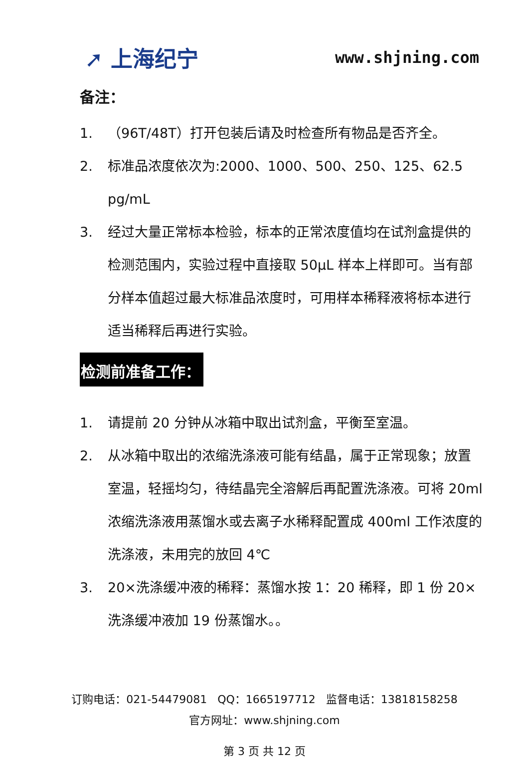➚ 上海纪宁
www.shjning.com
备注：
1. （96T/48T）打开包装后请及时检查所有物品是否齐全。
2. 标准品浓度依次为:2000、1000、500、250、125、62.5 pg/mL
3. 经过大量正常标本检验，标本的正常浓度值均在试剂盒提供的检测范围内，实验过程中直接取 50μL 样本上样即可。当有部分样本值超过最大标准品浓度时，可用样本稀释液将标本进行适当稀释后再进行实验。
检测前准备工作：
1. 请提前 20 分钟从冰箱中取出试剂盒，平衡至室温。
2. 从冰箱中取出的浓缩洗涤液可能有结晶，属于正常现象；放置室温，轻摇均匀，待结晶完全溶解后再配置洗涤液。可将 20ml 浓缩洗涤液用蒸馏水或去离子水稀释配置成 400ml 工作浓度的洗涤液，未用完的放回 4℃
3. 20×洗涤缓冲液的稀释：蒸馏水按 1：20 稀释，即 1 份 20×洗涤缓冲液加 19 份蒸馏水。。
订购电话：021-54479081 QQ：1665197712 监督电话：13818158258
官方网址：www.shjning.com
第 3 页 共 12 页